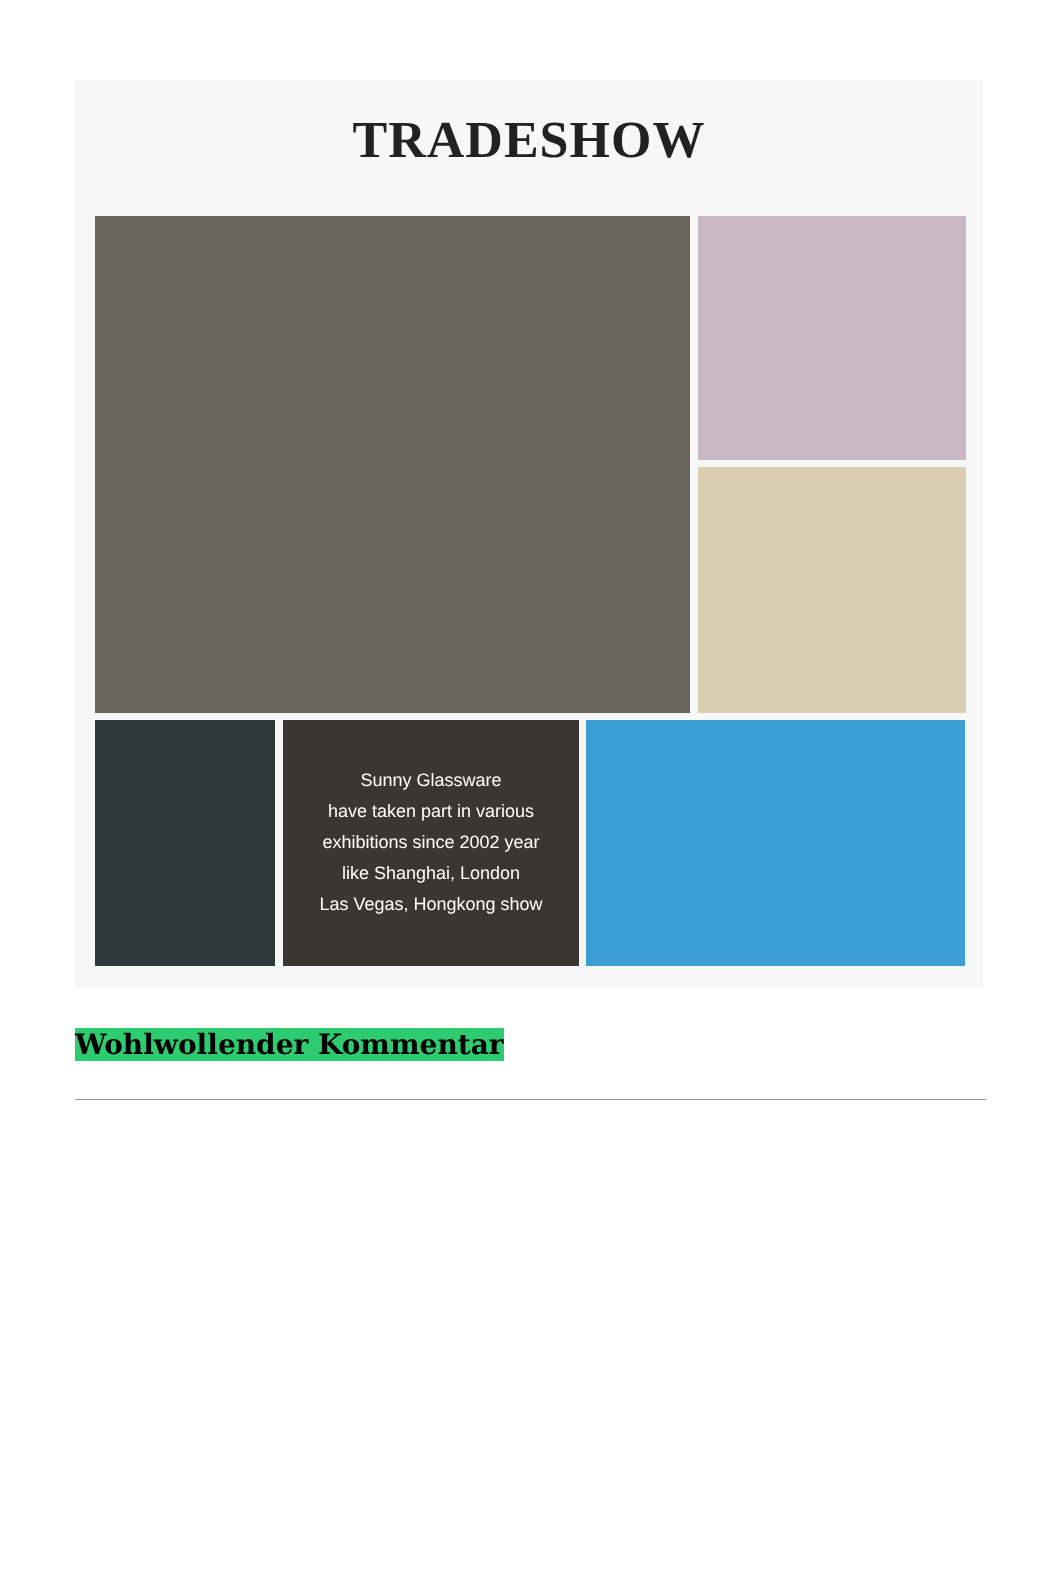TRADESHOW
Sunny Glassware
have taken part in various
exhibitions since 2002 year
like Shanghai, London
Las Vegas, Hongkong show
Wohlwollender Kommentar